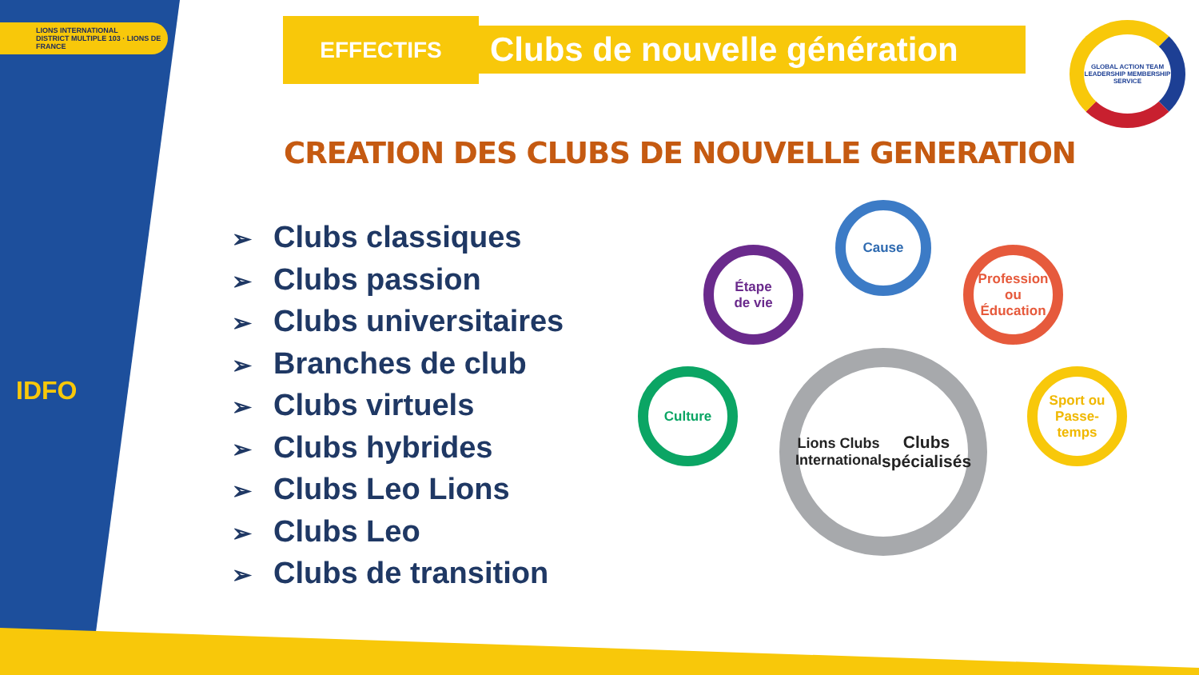LIONS INTERNATIONAL
DISTRICT MULTIPLE 103 · LIONS DE FRANCE
IDFO
EFFECTIFS
Clubs de nouvelle génération
GLOBAL ACTION TEAM
LEADERSHIP MEMBERSHIP SERVICE
CREATION DES CLUBS DE NOUVELLE GENERATION
➢ Clubs classiques
➢ Clubs passion
➢ Clubs universitaires
➢ Branches de club
➢ Clubs virtuels
➢ Clubs hybrides
➢ Clubs Leo Lions
➢ Clubs Leo
➢ Clubs de transition
Cause
Étape
de vie
Profession
ou
Éducation
Culture
Sport ou
Passe-temps
Lions Clubs
International
Clubs
spécialisés